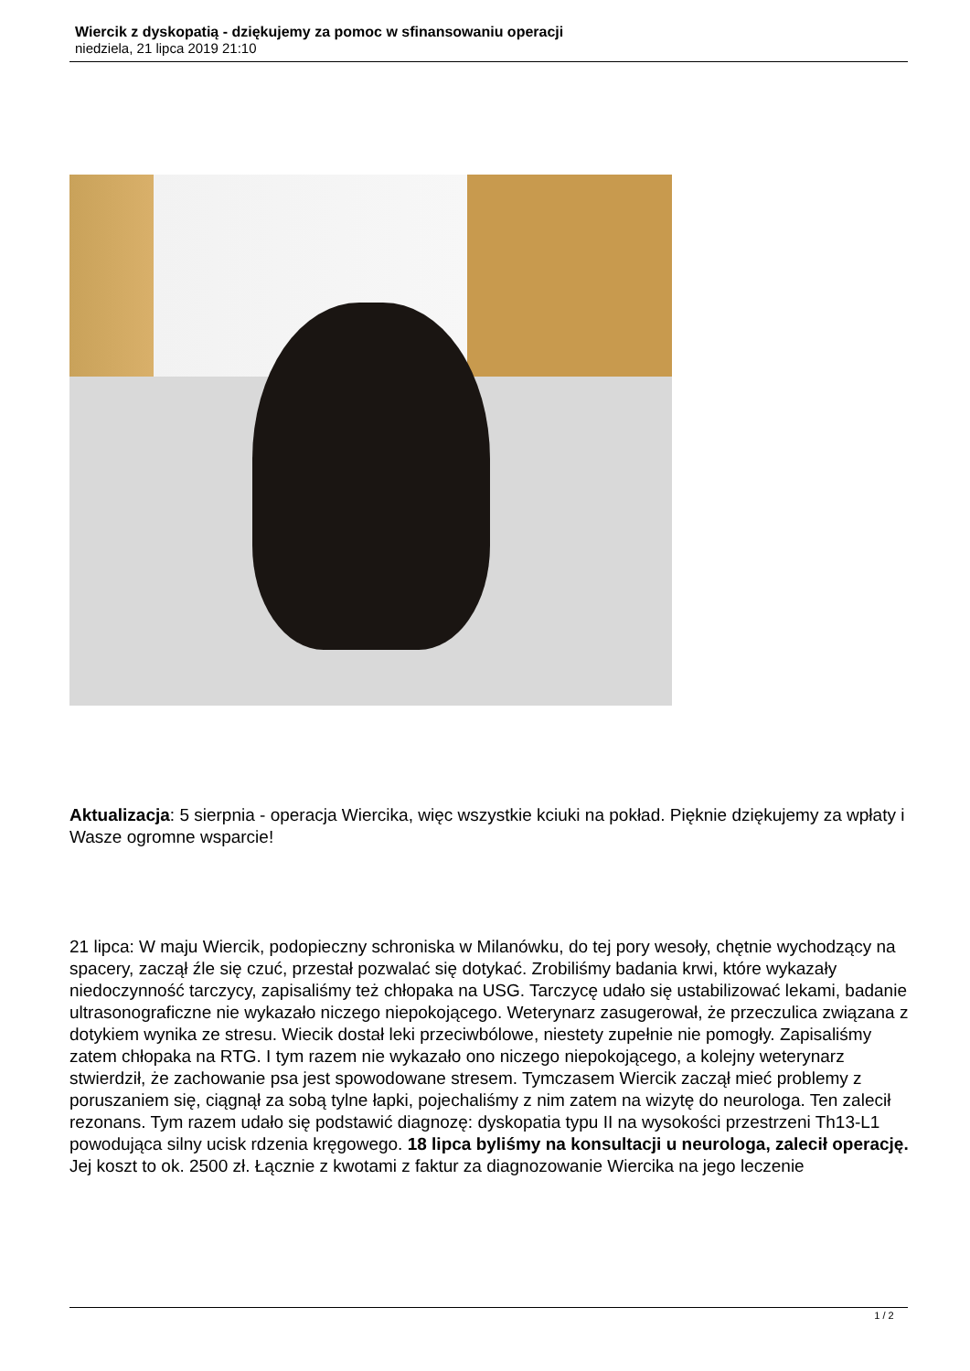Wiercik z dyskopatią - dziękujemy za pomoc w sfinansowaniu operacji
niedziela, 21 lipca 2019 21:10
Aktualizacja: 5 sierpnia - operacja Wiercika, więc wszystkie kciuki na pokład. Pięknie dziękujemy za wpłaty i Wasze ogromne wsparcie!
21 lipca: W maju Wiercik, podopieczny schroniska w Milanówku, do tej pory wesoły, chętnie wychodzący na spacery, zaczął źle się czuć, przestał pozwalać się dotykać. Zrobiliśmy badania krwi, które wykazały niedoczynność tarczycy, zapisaliśmy też chłopaka na USG. Tarczycę udało się ustabilizować lekami, badanie ultrasonograficzne nie wykazało niczego niepokojącego. Weterynarz zasugerował, że przeczulica związana z dotykiem wynika ze stresu. Wiecik dostał leki przeciwbólowe, niestety zupełnie nie pomogły. Zapisaliśmy zatem chłopaka na RTG. I tym razem nie wykazało ono niczego niepokojącego, a kolejny weterynarz stwierdził, że zachowanie psa jest spowodowane stresem. Tymczasem Wiercik zaczął mieć problemy z poruszaniem się, ciągnął za sobą tylne łapki, pojechaliśmy z nim zatem na wizytę do neurologa. Ten zalecił rezonans. Tym razem udało się podstawić diagnozę: dyskopatia typu II na wysokości przestrzeni Th13-L1 powodująca silny ucisk rdzenia kręgowego. 18 lipca byliśmy na konsultacji u neurologa, zalecił operację.
Jej koszt to ok. 2500 zł. Łącznie z kwotami z faktur za diagnozowanie Wiercika na jego leczenie
1 / 2